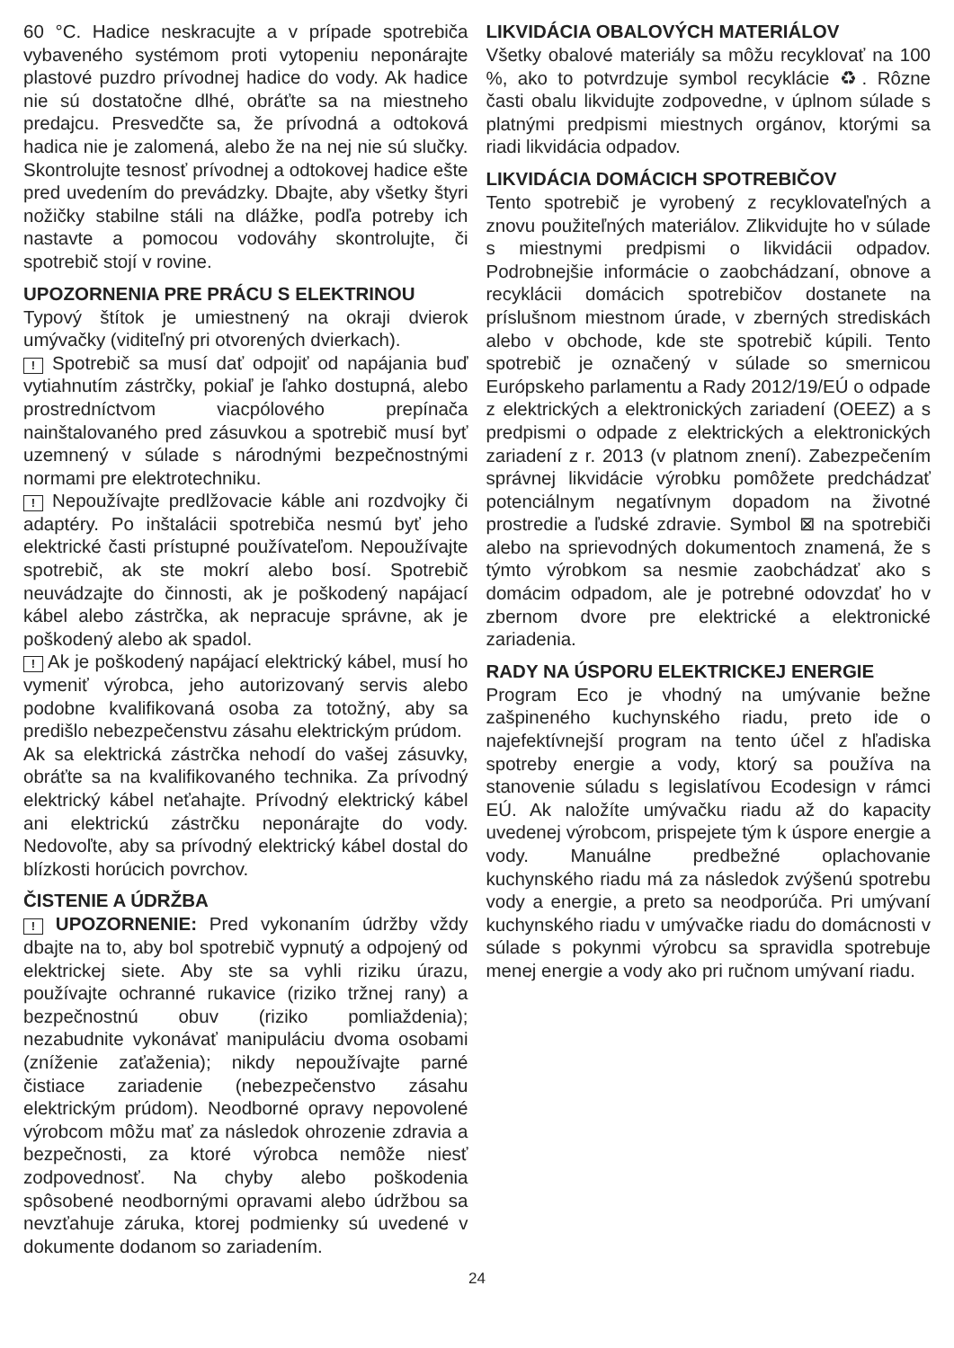60 °C. Hadice neskracujte a v prípade spotrebiča vybaveného systémom proti vytopeniu neponárajte plastové puzdro prívodnej hadice do vody. Ak hadice nie sú dostatočne dlhé, obráťte sa na miestneho predajcu. Presvedčte sa, že prívodná a odtoková hadica nie je zalomená, alebo že na nej nie sú slučky. Skontrolujte tesnosť prívodnej a odtokovej hadice ešte pred uvedením do prevádzky. Dbajte, aby všetky štyri nožičky stabilne stáli na dlážke, podľa potreby ich nastavte a pomocou vodováhy skontrolujte, či spotrebič stojí v rovine.
UPOZORNENIA PRE PRÁCU S ELEKTRINOU
Typový štítok je umiestnený na okraji dvierok umývačky (viditeľný pri otvorených dvierkach).
! Spotrebič sa musí dať odpojiť od napájania buď vytiahnutím zástrčky, pokiaľ je ľahko dostupná, alebo prostredníctvom viacpólového prepínača nainštalovaného pred zásuvkou a spotrebič musí byť uzemnený v súlade s národnými bezpečnostnými normami pre elektrotechniku.
! Nepoužívajte predlžovacie káble ani rozdvojky či adaptéry. Po inštalácii spotrebiča nesmú byť jeho elektrické časti prístupné používateľom. Nepoužívajte spotrebič, ak ste mokrí alebo bosí. Spotrebič neuvádzajte do činnosti, ak je poškodený napájací kábel alebo zástrčka, ak nepracuje správne, ak je poškodený alebo ak spadol.
! Ak je poškodený napájací elektrický kábel, musí ho vymeniť výrobca, jeho autorizovaný servis alebo podobne kvalifikovaná osoba za totožný, aby sa predišlo nebezpečenstvu zásahu elektrickým prúdom.
Ak sa elektrická zástrčka nehodí do vašej zásuvky, obráťte sa na kvalifikovaného technika. Za prívodný elektrický kábel neťahajte. Prívodný elektrický kábel ani elektrickú zástrčku neponárajte do vody. Nedovoľte, aby sa prívodný elektrický kábel dostal do blízkosti horúcich povrchov.
ČISTENIE A ÚDRŽBA
! UPOZORNENIE: Pred vykonaním údržby vždy dbajte na to, aby bol spotrebič vypnutý a odpojený od elektrickej siete. Aby ste sa vyhli riziku úrazu, používajte ochranné rukavice (riziko tržnej rany) a bezpečnostnú obuv (riziko pomliaždenia); nezabudnite vykonávať manipuláciu dvoma osobami (zníženie zaťaženia); nikdy nepoužívajte parné čistiace zariadenie (nebezpečenstvo zásahu elektrickým prúdom). Neodborné opravy nepovolené výrobcom môžu mať za následok ohrozenie zdravia a bezpečnosti, za ktoré výrobca nemôže niesť zodpovednosť. Na chyby alebo poškodenia spôsobené neodbornými opravami alebo údržbou sa nevzťahuje záruka, ktorej podmienky sú uvedené v dokumente dodanom so zariadením.
LIKVIDÁCIA OBALOVÝCH MATERIÁLOV
Všetky obalové materiály sa môžu recyklovať na 100 %, ako to potvrdzuje symbol recyklácie ♻. Rôzne časti obalu likvidujte zodpovedne, v úplnom súlade s platnými predpismi miestnych orgánov, ktorými sa riadi likvidácia odpadov.
LIKVIDÁCIA DOMÁCICH SPOTREBIČOV
Tento spotrebič je vyrobený z recyklovateľných a znovu použiteľných materiálov. Zlikvidujte ho v súlade s miestnymi predpismi o likvidácii odpadov. Podrobnejšie informácie o zaobchádzaní, obnove a recyklácii domácich spotrebičov dostanete na príslušnom miestnom úrade, v zberných strediskách alebo v obchode, kde ste spotrebič kúpili. Tento spotrebič je označený v súlade so smernicou Európskeho parlamentu a Rady 2012/19/EÚ o odpade z elektrických a elektronických zariadení (OEEZ) a s predpismi o odpade z elektrických a elektronických zariadení z r. 2013 (v platnom znení). Zabezpečením správnej likvidácie výrobku pomôžete predchádzať potenciálnym negatívnym dopadom na životné prostredie a ľudské zdravie. Symbol ⊠ na spotrebiči alebo na sprievodných dokumentoch znamená, že s týmto výrobkom sa nesmie zaobchádzať ako s domácim odpadom, ale je potrebné odovzdať ho v zbernom dvore pre elektrické a elektronické zariadenia.
RADY NA ÚSPORU ELEKTRICKEJ ENERGIE
Program Eco je vhodný na umývanie bežne zašpineného kuchynského riadu, preto ide o najefektívnejší program na tento účel z hľadiska spotreby energie a vody, ktorý sa používa na stanovenie súladu s legislatívou Ecodesign v rámci EÚ. Ak naložíte umývačku riadu až do kapacity uvedenej výrobcom, prispejete tým k úspore energie a vody. Manuálne predbežné oplachovanie kuchynského riadu má za následok zvýšenú spotrebu vody a energie, a preto sa neodporúča. Pri umývaní kuchynského riadu v umývačke riadu do domácnosti v súlade s pokynmi výrobcu sa spravidla spotrebuje menej energie a vody ako pri ručnom umývaní riadu.
24